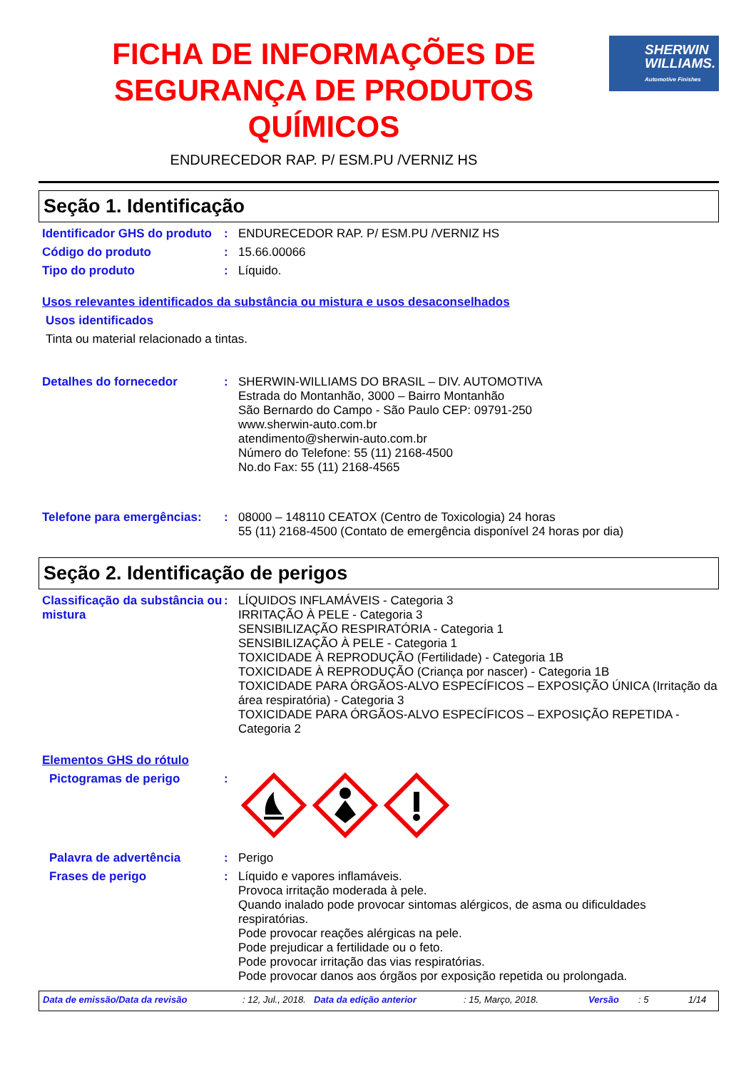FICHA DE INFORMAÇÕES DE SEGURANÇA DE PRODUTOS QUÍMICOS
ENDURECEDOR RAP. P/ ESM.PU /VERNIZ HS
SHERWIN
WILLIAMS.
Automotive Finishes
Seção 1. Identificação
Identificador GHS do produto
: ENDURECEDOR RAP. P/ ESM.PU /VERNIZ HS
Código do produto : 15.66.00066
Tipo do produto : Líquido.
Usos relevantes identificados da substância ou mistura e usos desaconselhados
Usos identificados
Tinta ou material relacionado a tintas.
Detalhes do fornecedor : SHERWIN-WILLIAMS DO BRASIL – DIV. AUTOMOTIVA
Estrada do Montanhão, 3000 – Bairro Montanhão
São Bernardo do Campo - São Paulo CEP: 09791-250
www.sherwin-auto.com.br
atendimento@sherwin-auto.com.br
Número do Telefone: 55 (11) 2168-4500
No.do Fax: 55 (11) 2168-4565
Telefone para emergências:
: 08000 – 148110 CEATOX (Centro de Toxicologia) 24 horas
55 (11) 2168-4500 (Contato de emergência disponível 24 horas por dia)
Seção 2. Identificação de perigos
Classificação da substância ou mistura
: LÍQUIDOS INFLAMÁVEIS - Categoria 3
IRRITAÇÃO À PELE - Categoria 3
SENSIBILIZAÇÃO RESPIRATÓRIA - Categoria 1
SENSIBILIZAÇÃO À PELE - Categoria 1
TOXICIDADE À REPRODUÇÃO (Fertilidade) - Categoria 1B
TOXICIDADE À REPRODUÇÃO (Criança por nascer) - Categoria 1B
TOXICIDADE PARA ÓRGÃOS-ALVO ESPECÍFICOS – EXPOSIÇÃO ÚNICA (Irritação da área respiratória) - Categoria 3
TOXICIDADE PARA ÓRGÃOS-ALVO ESPECÍFICOS – EXPOSIÇÃO REPETIDA - Categoria 2
Elementos GHS do rótulo
Pictogramas de perigo :
Palavra de advertência : Perigo
Frases de perigo : Líquido e vapores inflamáveis.
Provoca irritação moderada à pele.
Quando inalado pode provocar sintomas alérgicos, de asma ou dificuldades respiratórias.
Pode provocar reações alérgicas na pele.
Pode prejudicar a fertilidade ou o feto.
Pode provocar irritação das vias respiratórias.
Pode provocar danos aos órgãos por exposição repetida ou prolongada.
Data de emissão/Data da revisão: 12, Jul., 2018. Data da edição anterior: 15, Março, 2018. Versão: 5 1/14